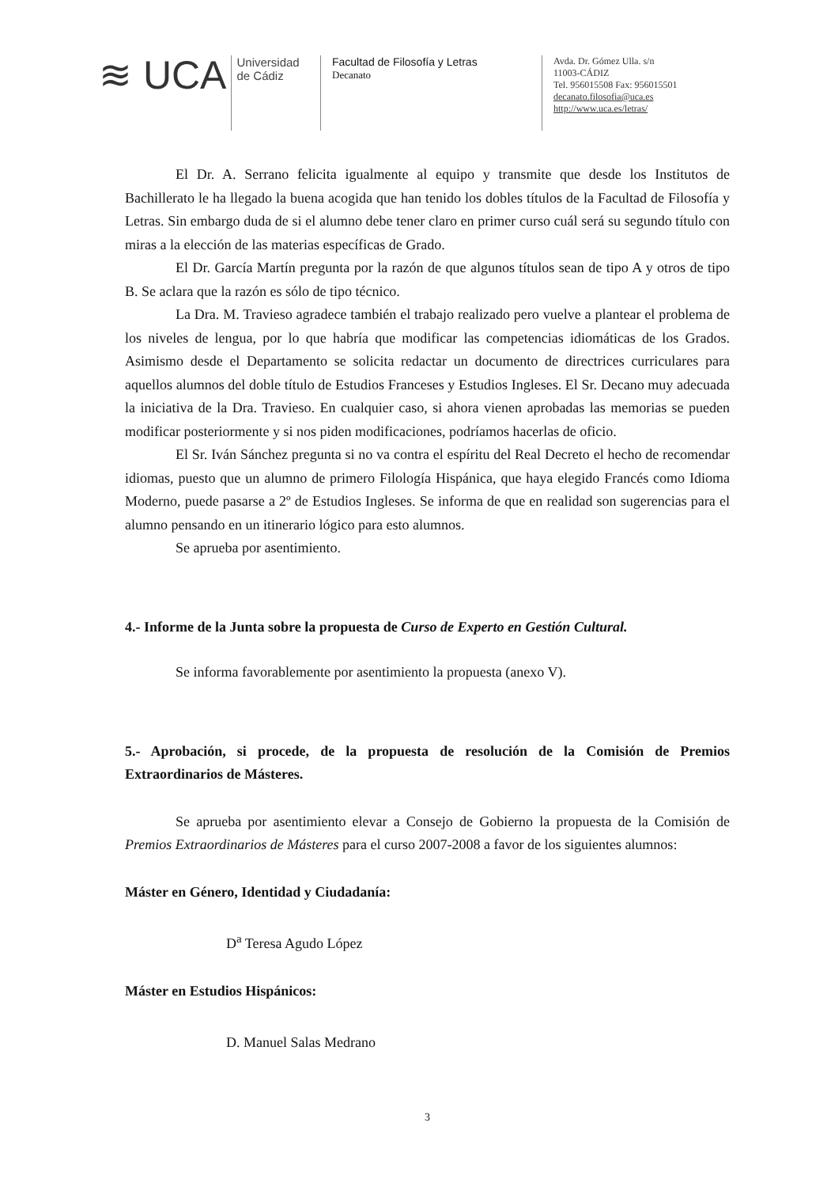≋ UCA
Universidad
de Cádiz
Facultad de Filosofía y Letras
Decanato
Avda. Dr. Gómez Ulla. s/n
11003-CÁDIZ
Tel. 956015508 Fax: 956015501
decanato.filosofia@uca.es
http://www.uca.es/letras/
El Dr. A. Serrano felicita igualmente al equipo y transmite que desde los Institutos de Bachillerato le ha llegado la buena acogida que han tenido los dobles títulos de la Facultad de Filosofía y Letras. Sin embargo duda de si el alumno debe tener claro en primer curso cuál será su segundo título con miras a la elección de las materias específicas de Grado.
El Dr. García Martín pregunta por la razón de que algunos títulos sean de tipo A y otros de tipo B. Se aclara que la razón es sólo de tipo técnico.
La Dra. M. Travieso agradece también el trabajo realizado pero vuelve a plantear el problema de los niveles de lengua, por lo que habría que modificar las competencias idiomáticas de los Grados. Asimismo desde el Departamento se solicita redactar un documento de directrices curriculares para aquellos alumnos del doble título de Estudios Franceses y Estudios Ingleses. El Sr. Decano muy adecuada la iniciativa de la Dra. Travieso. En cualquier caso, si ahora vienen aprobadas las memorias se pueden modificar posteriormente y si nos piden modificaciones, podríamos hacerlas de oficio.
El Sr. Iván Sánchez pregunta si no va contra el espíritu del Real Decreto el hecho de recomendar idiomas, puesto que un alumno de primero Filología Hispánica, que haya elegido Francés como Idioma Moderno, puede pasarse a 2º de Estudios Ingleses. Se informa de que en realidad son sugerencias para el alumno pensando en un itinerario lógico para esto alumnos.
Se aprueba por asentimiento.
4.- Informe de la Junta sobre la propuesta de Curso de Experto en Gestión Cultural.
Se informa favorablemente por asentimiento la propuesta (anexo V).
5.- Aprobación, si procede, de la propuesta de resolución de la Comisión de Premios Extraordinarios de Másteres.
Se aprueba por asentimiento elevar a Consejo de Gobierno la propuesta de la Comisión de Premios Extraordinarios de Másteres para el curso 2007-2008 a favor de los siguientes alumnos:
Máster en Género, Identidad y Ciudadanía:
D<sup>a</sup> Teresa Agudo López
Máster en Estudios Hispánicos:
D. Manuel Salas Medrano
3